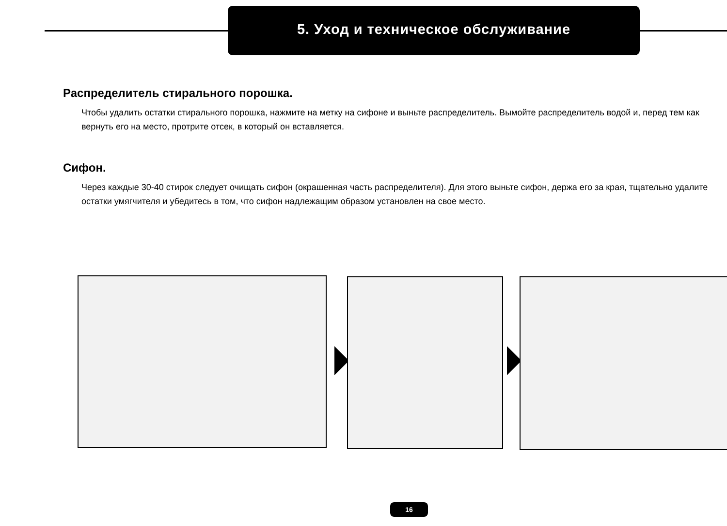5. Уход и техническое обслуживание
Распределитель стирального порошка.
Чтобы удалить остатки стирального порошка, нажмите на метку на сифоне и выньте распределитель. Вымойте распределитель водой и, перед тем как вернуть его на место, протрите отсек, в который он вставляется.
Сифон.
Через каждые 30-40 стирок следует очищать сифон (окрашенная часть распределителя). Для этого выньте сифон, держа его за края, тщательно удалите остатки умягчителя и убедитесь в том, что сифон надлежащим образом установлен на свое место.
16